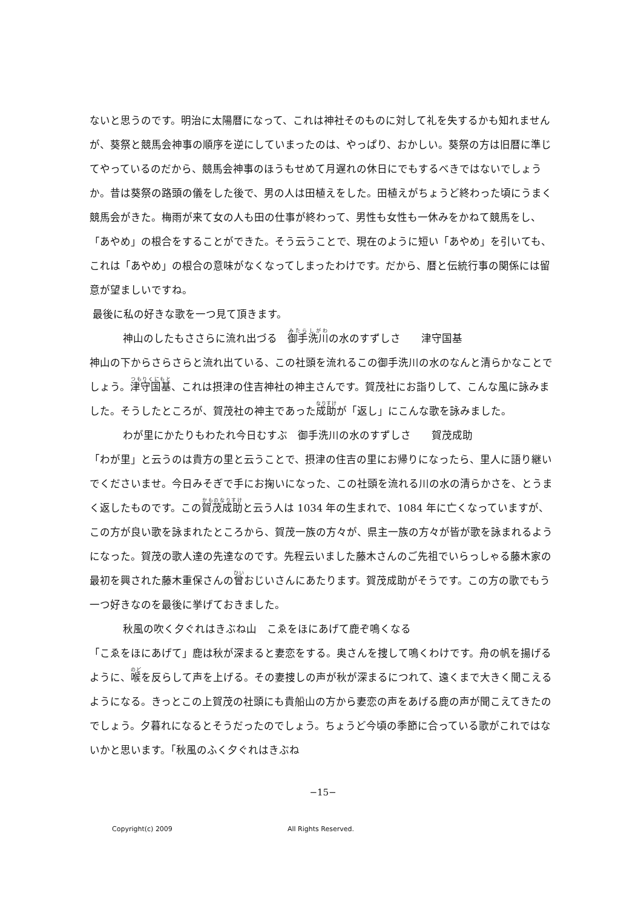ないと思うのです。明治に太陽暦になって、これは神社そのものに対して礼を失するかも知れませんが、葵祭と競馬会神事の順序を逆にしていまったのは、やっぱり、おかしい。葵祭の方は旧暦に準じてやっているのだから、競馬会神事のほうもせめて月遅れの休日にでもするべきではないでしょうか。昔は葵祭の路頭の儀をした後で、男の人は田植えをした。田植えがちょうど終わった頃にうまく競馬会がきた。梅雨が来て女の人も田の仕事が終わって、男性も女性も一休みをかねて競馬をし、「あやめ」の根合をすることができた。そう云うことで、現在のように短い「あやめ」を引いても、これは「あやめ」の根合の意味がなくなってしまったわけです。だから、暦と伝統行事の関係には留意が望ましいですね。
最後に私の好きな歌を一つ見て頂きます。
神山のしたもささらに流れ出づる　御手洗川の水のすずしさ　　津守国基
神山の下からさらさらと流れ出ている、この社頭を流れるこの御手洗川の水のなんと清らかなことでしょう。津守国基、これは摂津の住吉神社の神主さんです。賀茂社にお詣りして、こんな風に詠みました。そうしたところが、賀茂社の神主であった成助が「返し」にこんな歌を詠みました。
わが里にかたりもわたれ今日むすぶ　御手洗川の水のすずしさ　　賀茂成助
「わが里」と云うのは貴方の里と云うことで、摂津の住吉の里にお帰りになったら、里人に語り継いでくださいませ。今日みそぎで手にお掬いになった、この社頭を流れる川の水の清らかさを、とうまく返したものです。この賀茂成助と云う人は 1034 年の生まれで、1084 年に亡くなっていますが、この方が良い歌を詠まれたところから、賀茂一族の方々が、県主一族の方々が皆が歌を詠まれるようになった。賀茂の歌人達の先達なのです。先程云いました藤木さんのご先祖でいらっしゃる藤木家の最初を興された藤木重保さんの曾おじいさんにあたります。賀茂成助がそうです。この方の歌でもう一つ好きなのを最後に挙げておきました。
秋風の吹く夕ぐれはきぶね山　こゑをほにあげて鹿ぞ鳴くなる
「こゑをほにあげて」鹿は秋が深まると妻恋をする。奥さんを捜して鳴くわけです。舟の帆を揚げるように、喉を反らして声を上げる。その妻捜しの声が秋が深まるにつれて、遠くまで大きく聞こえるようになる。きっとこの上賀茂の社頭にも貴船山の方から妻恋の声をあげる鹿の声が聞こえてきたのでしょう。夕暮れになるとそうだったのでしょう。ちょうど今頃の季節に合っている歌がこれではないかと思います。「秋風のふく夕ぐれはきぶね
−15−
Copyright(c) 2009 All Rights Reserved.